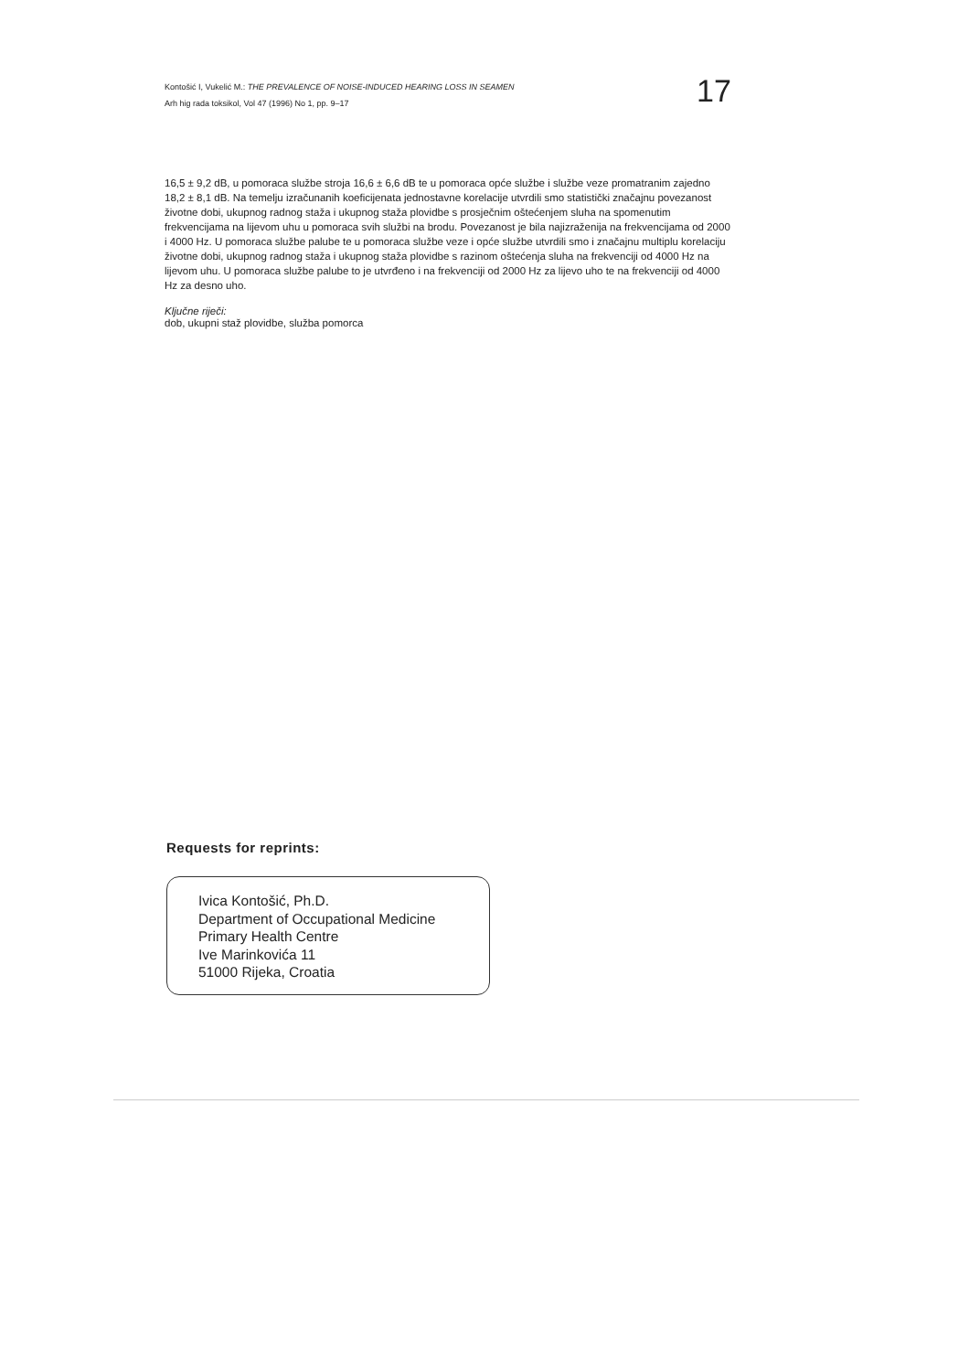Kontošić I, Vukelić M.: THE PREVALENCE OF NOISE-INDUCED HEARING LOSS IN SEAMEN
Arh hig rada toksikol, Vol 47 (1996) No 1, pp. 9–17
17
16,5 ± 9,2 dB, u pomoraca službe stroja 16,6 ± 6,6 dB te u pomoraca opće službe i službe veze promatranim zajedno 18,2 ± 8,1 dB. Na temelju izračunanih koeficijenata jednostavne korelacije utvrdili smo statistički značajnu povezanost životne dobi, ukupnog radnog staža i ukupnog staža plovidbe s prosječnim oštećenjem sluha na spomenutim frekvencijama na lijevom uhu u pomoraca svih službi na brodu. Povezanost je bila najizraženija na frekvencijama od 2000 i 4000 Hz. U pomoraca službe palube te u pomoraca službe veze i opće službe utvrdili smo i značajnu multiplu korelaciju životne dobi, ukupnog radnog staža i ukupnog staža plovidbe s razinom oštećenja sluha na frekvenciji od 4000 Hz na lijevom uhu. U pomoraca službe palube to je utvrđeno i na frekvenciji od 2000 Hz za lijevo uho te na frekvenciji od 4000 Hz za desno uho.
Ključne riječi:
dob, ukupni staž plovidbe, služba pomorca
Requests for reprints:
Ivica Kontošić, Ph.D.
Department of Occupational Medicine
Primary Health Centre
Ive Marinkovića 11
51000 Rijeka, Croatia